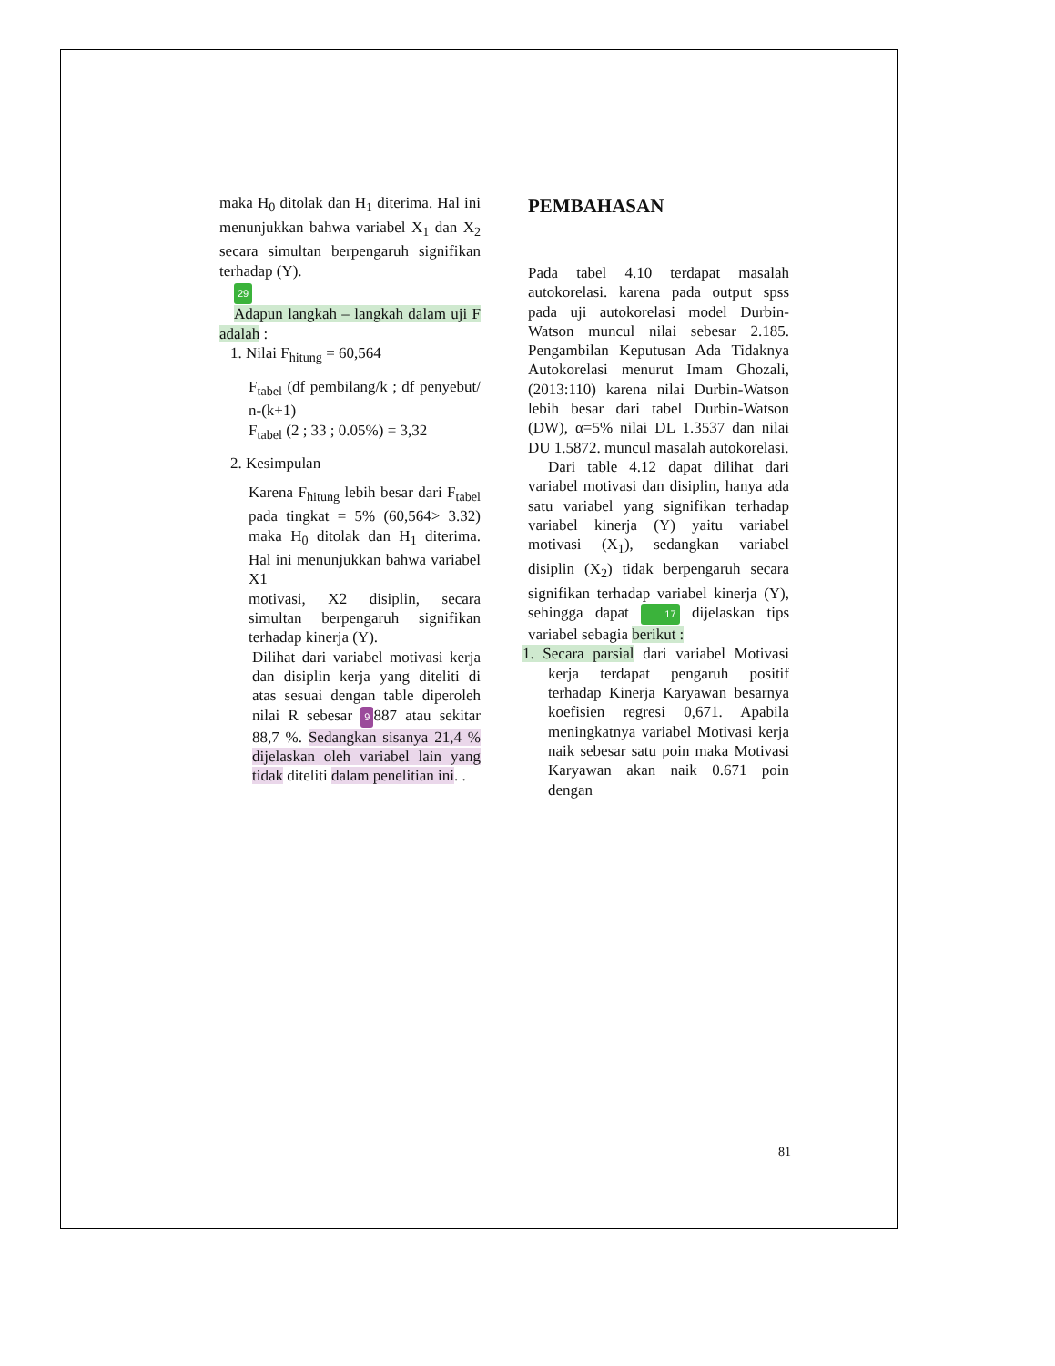maka H<sub>0</sub> ditolak dan H<sub>1</sub> diterima. Hal ini menunjukkan bahwa variabel X<sub>1</sub> dan X<sub>2</sub> secara simultan berpengaruh signifikan terhadap (Y).
29
Adapun langkah – langkah dalam uji F adalah :
1. Nilai F<sub>hitung</sub> = 60,564
F<sub>tabel</sub> (df pembilang/k ; df penyebut/ n-(k+1)
F<sub>tabel</sub> (2 ; 33 ; 0.05%) = 3,32
2. Kesimpulan
Karena F<sub>hitung</sub> lebih besar dari F<sub>tabel</sub> pada tingkat = 5% (60,564> 3.32) maka H<sub>0</sub> ditolak dan H<sub>1</sub> diterima. Hal ini menunjukkan bahwa variabel X1
motivasi, X2 disiplin, secara simultan berpengaruh signifikan terhadap kinerja (Y).
Dilihat dari variabel motivasi kerja dan disiplin kerja yang diteliti di atas sesuai dengan table diperoleh nilai R sebesar 9 887 atau sekitar 88,7 %. Sedangkan sisanya 21,4 % dijelaskan oleh variabel lain yang tidak diteliti dalam penelitian ini. .
PEMBAHASAN
Pada tabel 4.10 terdapat masalah autokorelasi. karena pada output spss pada uji autokorelasi model Durbin-Watson muncul nilai sebesar 2.185. Pengambilan Keputusan Ada Tidaknya Autokorelasi menurut Imam Ghozali, (2013:110) karena nilai Durbin-Watson lebih besar dari tabel Durbin-Watson (DW), α=5% nilai DL 1.3537 dan nilai DU 1.5872. muncul masalah autokorelasi.
Dari table 4.12 dapat dilihat dari variabel motivasi dan disiplin, hanya ada satu variabel yang signifikan terhadap variabel kinerja (Y) yaitu variabel motivasi (X<sub>1</sub>), sedangkan variabel disiplin (X<sub>2</sub>) tidak berpengaruh secara signifikan terhadap variabel kinerja (Y), sehingga dapat 17 dijelaskan tips variabel sebagia berikut :
1. Secara parsial dari variabel Motivasi kerja terdapat pengaruh positif terhadap Kinerja Karyawan besarnya koefisien regresi 0,671. Apabila meningkatnya variabel Motivasi kerja naik sebesar satu poin maka Motivasi Karyawan akan naik 0.671 poin dengan
81